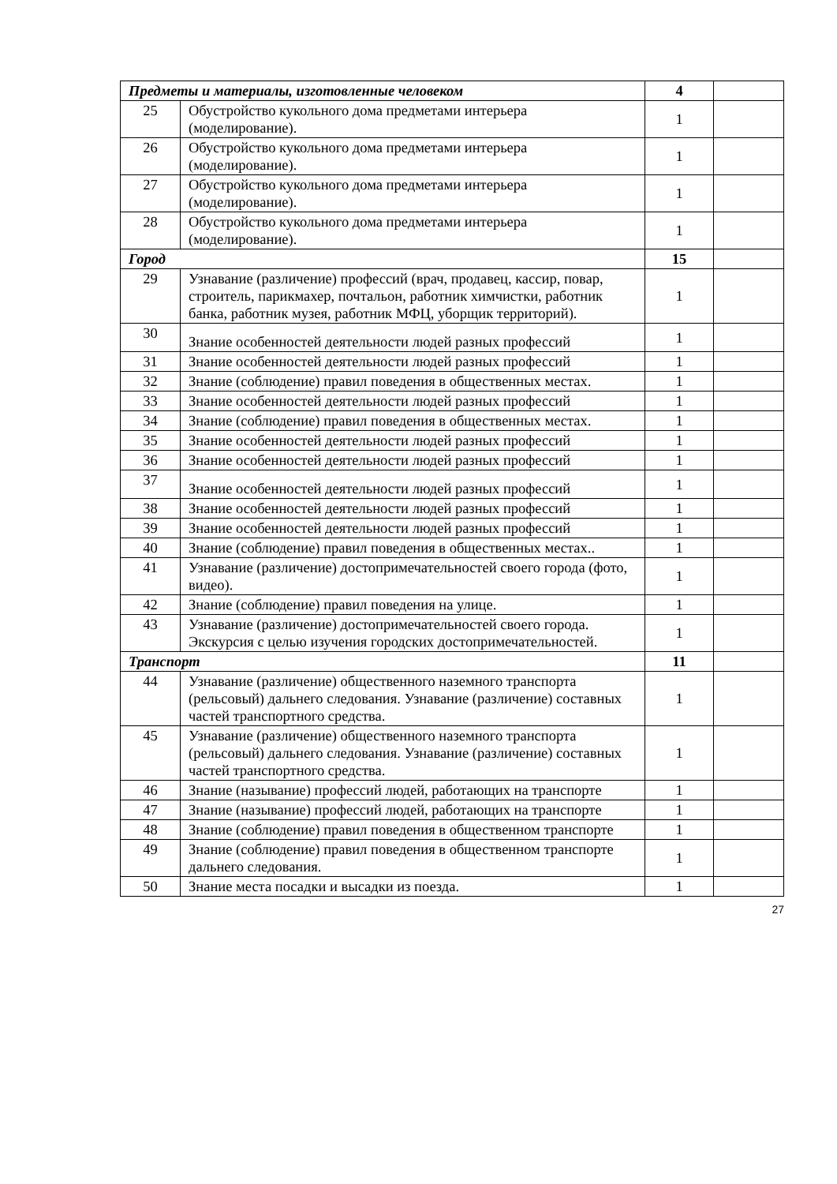| Предметы и материалы, изготовленные человеком | | 4 | |
| 25 | Обустройство кукольного дома предметами интерьера (моделирование). | 1 | |
| 26 | Обустройство кукольного дома предметами интерьера (моделирование). | 1 | |
| 27 | Обустройство кукольного дома предметами интерьера (моделирование). | 1 | |
| 28 | Обустройство кукольного дома предметами интерьера (моделирование). | 1 | |
| Город | | 15 | |
| 29 | Узнавание (различение) профессий (врач, продавец, кассир, повар, строитель, парикмахер, почтальон, работник химчистки, работник банка, работник музея, работник МФЦ, уборщик территорий). | 1 | |
| 30 | Знание особенностей деятельности людей разных профессий | 1 | |
| 31 | Знание особенностей деятельности людей разных профессий | 1 | |
| 32 | Знание (соблюдение) правил поведения в общественных местах. | 1 | |
| 33 | Знание особенностей деятельности людей разных профессий | 1 | |
| 34 | Знание (соблюдение) правил поведения в общественных местах. | 1 | |
| 35 | Знание особенностей деятельности людей разных профессий | 1 | |
| 36 | Знание особенностей деятельности людей разных профессий | 1 | |
| 37 | Знание особенностей деятельности людей разных профессий | 1 | |
| 38 | Знание особенностей деятельности людей разных профессий | 1 | |
| 39 | Знание особенностей деятельности людей разных профессий | 1 | |
| 40 | Знание (соблюдение) правил поведения в общественных местах.. | 1 | |
| 41 | Узнавание (различение) достопримечательностей своего города (фото, видео). | 1 | |
| 42 | Знание (соблюдение) правил поведения на улице. | 1 | |
| 43 | Узнавание (различение) достопримечательностей своего города. Экскурсия с целью изучения городских достопримечательностей. | 1 | |
| Транспорт | | 11 | |
| 44 | Узнавание (различение) общественного наземного транспорта (рельсовый) дальнего следования. Узнавание (различение) составных частей транспортного средства. | 1 | |
| 45 | Узнавание (различение) общественного наземного транспорта (рельсовый) дальнего следования. Узнавание (различение) составных частей транспортного средства. | 1 | |
| 46 | Знание (называние) профессий людей, работающих на транспорте | 1 | |
| 47 | Знание (называние) профессий людей, работающих на транспорте | 1 | |
| 48 | Знание (соблюдение) правил поведения в общественном транспорте | 1 | |
| 49 | Знание (соблюдение) правил поведения в общественном транспорте дальнего следования. | 1 | |
| 50 | Знание места посадки и высадки из поезда. | 1 | |
27